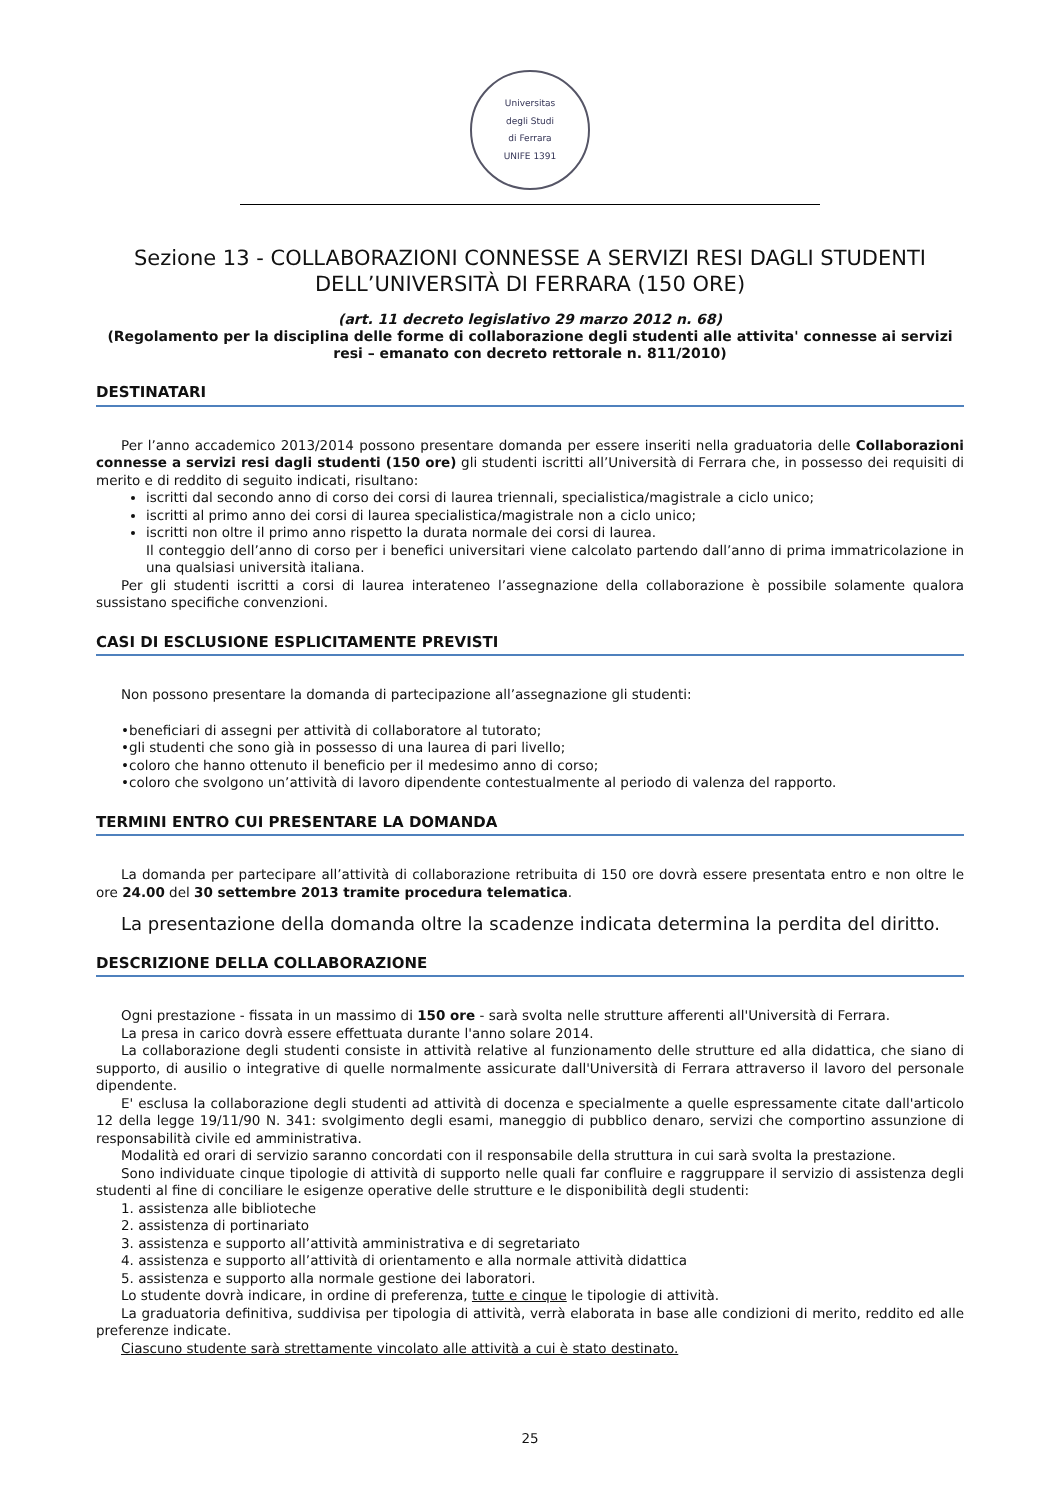Universitas
degli Studi
di Ferrara
UNIFE 1391
Sezione 13 - COLLABORAZIONI CONNESSE A SERVIZI RESI DAGLI STUDENTI DELL’UNIVERSITÀ DI FERRARA (150 ORE)
(art. 11 decreto legislativo 29 marzo 2012 n. 68)
(Regolamento per la disciplina delle forme di collaborazione degli studenti alle attivita' connesse ai servizi resi – emanato con decreto rettorale n. 811/2010)
DESTINATARI
Per l’anno accademico 2013/2014 possono presentare domanda per essere inseriti nella graduatoria delle Collaborazioni connesse a servizi resi dagli studenti (150 ore) gli studenti iscritti all’Università di Ferrara che, in possesso dei requisiti di merito e di reddito di seguito indicati, risultano:
iscritti dal secondo anno di corso dei corsi di laurea triennali, specialistica/magistrale a ciclo unico;
iscritti al primo anno dei corsi di laurea specialistica/magistrale non a ciclo unico;
iscritti non oltre il primo anno rispetto la durata normale dei corsi di laurea.
Il conteggio dell’anno di corso per i benefici universitari viene calcolato partendo dall’anno di prima immatricolazione in una qualsiasi università italiana.
Per gli studenti iscritti a corsi di laurea interateneo l’assegnazione della collaborazione è possibile solamente qualora sussistano specifiche convenzioni.
CASI DI ESCLUSIONE ESPLICITAMENTE PREVISTI
Non possono presentare la domanda di partecipazione all’assegnazione gli studenti:
•beneficiari di assegni per attività di collaboratore al tutorato;
•gli studenti che sono già in possesso di una laurea di pari livello;
•coloro che hanno ottenuto il beneficio per il medesimo anno di corso;
•coloro che svolgono un’attività di lavoro dipendente contestualmente al periodo di valenza del rapporto.
TERMINI ENTRO CUI PRESENTARE LA DOMANDA
La domanda per partecipare all’attività di collaborazione retribuita di 150 ore dovrà essere presentata entro e non oltre le ore 24.00 del 30 settembre 2013 tramite procedura telematica.
La presentazione della domanda oltre la scadenze indicata determina la perdita del diritto.
DESCRIZIONE DELLA COLLABORAZIONE
Ogni prestazione - fissata in un massimo di 150 ore - sarà svolta nelle strutture afferenti all'Università di Ferrara.
La presa in carico dovrà essere effettuata durante l'anno solare 2014.
La collaborazione degli studenti consiste in attività relative al funzionamento delle strutture ed alla didattica, che siano di supporto, di ausilio o integrative di quelle normalmente assicurate dall'Università di Ferrara attraverso il lavoro del personale dipendente.
E' esclusa la collaborazione degli studenti ad attività di docenza e specialmente a quelle espressamente citate dall'articolo 12 della legge 19/11/90 N. 341: svolgimento degli esami, maneggio di pubblico denaro, servizi che comportino assunzione di responsabilità civile ed amministrativa.
Modalità ed orari di servizio saranno concordati con il responsabile della struttura in cui sarà svolta la prestazione.
Sono individuate cinque tipologie di attività di supporto nelle quali far confluire e raggruppare il servizio di assistenza degli studenti al fine di conciliare le esigenze operative delle strutture e le disponibilità degli studenti:
1. assistenza alle biblioteche
2. assistenza di portinariato
3. assistenza e supporto all’attività amministrativa e di segretariato
4. assistenza e supporto all’attività di orientamento e alla normale attività didattica
5. assistenza e supporto alla normale gestione dei laboratori.
Lo studente dovrà indicare, in ordine di preferenza, tutte e cinque le tipologie di attività.
La graduatoria definitiva, suddivisa per tipologia di attività, verrà elaborata in base alle condizioni di merito, reddito ed alle preferenze indicate.
Ciascuno studente sarà strettamente vincolato alle attività a cui è stato destinato.
25